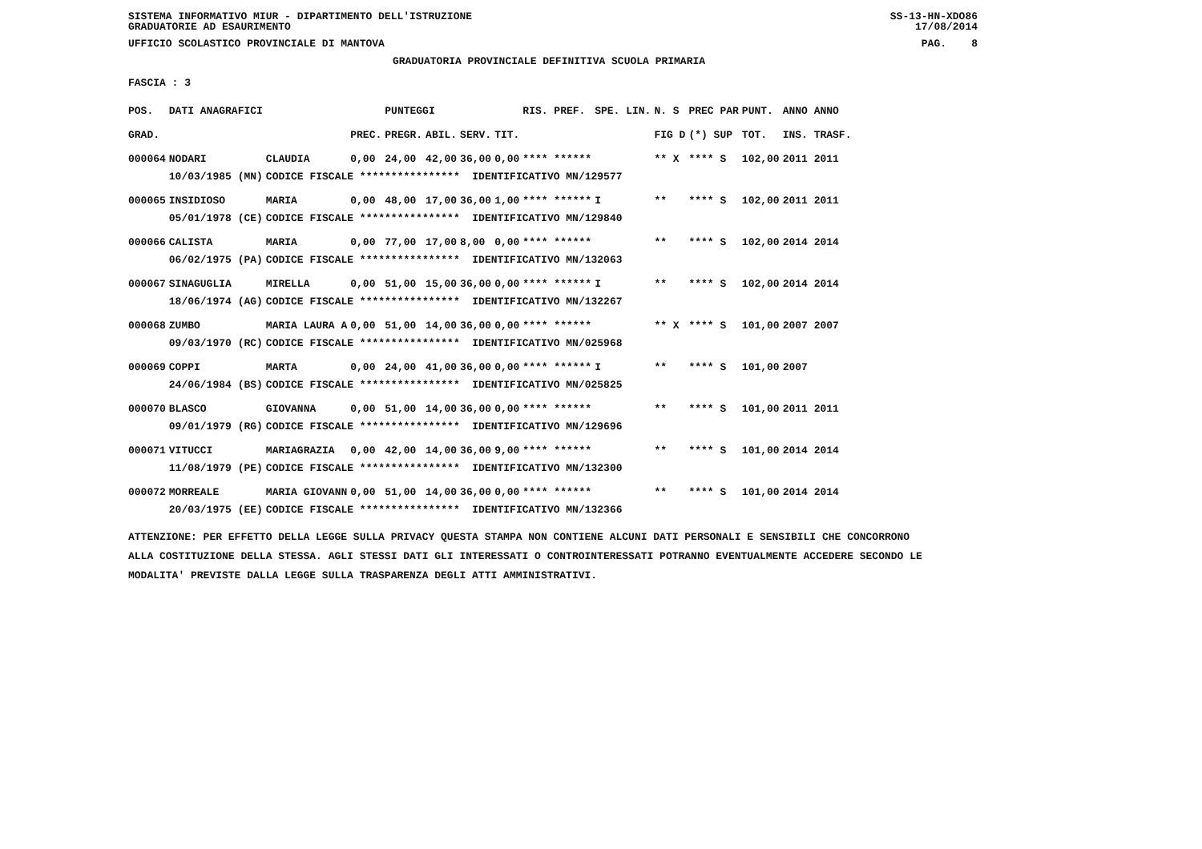SISTEMA INFORMATIVO MIUR - DIPARTIMENTO DELL'ISTRUZIONE SS-13-HN-XDO86
GRADUATORIE AD ESAURIMENTO 17/08/2014
UFFICIO SCOLASTICO PROVINCIALE DI MANTOVA PAG. 8
GRADUATORIA PROVINCIALE DEFINITIVA SCUOLA PRIMARIA
FASCIA : 3
| POS. | DATI ANAGRAFICI | | | PUNTEGGI | | | | RIS. PREF. | SPE. LIN. | N. S | PREC PAR | PUNT. | ANNO ANNO |
| --- | --- | --- | --- | --- | --- | --- | --- | --- | --- | --- | --- | --- | --- |
| GRAD. | | | PREC. | PREGR. | ABIL. | SERV. | TIT. | | | FIG D | (*) SUP | TOT. | INS. TRASF. |
| 000064 | NODARI | CLAUDIA | 0,00 | 24,00 | 42,00 | 36,00 | 0,00 | **** ****** | | ** X | **** S | 102,00 | 2011 2011 |
| | 10/03/1985 (MN) | CODICE FISCALE **************** IDENTIFICATIVO MN/129577 | | | | | | | | | | | |
| 000065 | INSIDIOSO | MARIA | 0,00 | 48,00 | 17,00 | 36,00 | 1,00 | **** ****** | I | ** | **** S | 102,00 | 2011 2011 |
| | 05/01/1978 (CE) | CODICE FISCALE **************** IDENTIFICATIVO MN/129840 | | | | | | | | | | | |
| 000066 | CALISTA | MARIA | 0,00 | 77,00 | 17,00 | 8,00 | 0,00 | **** ****** | | ** | **** S | 102,00 | 2014 2014 |
| | 06/02/1975 (PA) | CODICE FISCALE **************** IDENTIFICATIVO MN/132063 | | | | | | | | | | | |
| 000067 | SINAGUGLIA | MIRELLA | 0,00 | 51,00 | 15,00 | 36,00 | 0,00 | **** ****** | I | ** | **** S | 102,00 | 2014 2014 |
| | 18/06/1974 (AG) | CODICE FISCALE **************** IDENTIFICATIVO MN/132267 | | | | | | | | | | | |
| 000068 | ZUMBO | MARIA LAURA A | 0,00 | 51,00 | 14,00 | 36,00 | 0,00 | **** ****** | | ** X | **** S | 101,00 | 2007 2007 |
| | 09/03/1970 (RC) | CODICE FISCALE **************** IDENTIFICATIVO MN/025968 | | | | | | | | | | | |
| 000069 | COPPI | MARTA | 0,00 | 24,00 | 41,00 | 36,00 | 0,00 | **** ****** | I | ** | **** S | 101,00 | 2007 |
| | 24/06/1984 (BS) | CODICE FISCALE **************** IDENTIFICATIVO MN/025825 | | | | | | | | | | | |
| 000070 | BLASCO | GIOVANNA | 0,00 | 51,00 | 14,00 | 36,00 | 0,00 | **** ****** | | ** | **** S | 101,00 | 2011 2011 |
| | 09/01/1979 (RG) | CODICE FISCALE **************** IDENTIFICATIVO MN/129696 | | | | | | | | | | | |
| 000071 | VITUCCI | MARIAGRAZIA | 0,00 | 42,00 | 14,00 | 36,00 | 9,00 | **** ****** | | ** | **** S | 101,00 | 2014 2014 |
| | 11/08/1979 (PE) | CODICE FISCALE **************** IDENTIFICATIVO MN/132300 | | | | | | | | | | | |
| 000072 | MORREALE | MARIA GIOVANN | 0,00 | 51,00 | 14,00 | 36,00 | 0,00 | **** ****** | | ** | **** S | 101,00 | 2014 2014 |
| | 20/03/1975 (EE) | CODICE FISCALE **************** IDENTIFICATIVO MN/132366 | | | | | | | | | | | |
ATTENZIONE: PER EFFETTO DELLA LEGGE SULLA PRIVACY QUESTA STAMPA NON CONTIENE ALCUNI DATI PERSONALI E SENSIBILI CHE CONCORRONO
ALLA COSTITUZIONE DELLA STESSA. AGLI STESSI DATI GLI INTERESSATI O CONTROINTERESSATI POTRANNO EVENTUALMENTE ACCEDERE SECONDO LE
MODALITA' PREVISTE DALLA LEGGE SULLA TRASPARENZA DEGLI ATTI AMMINISTRATIVI.